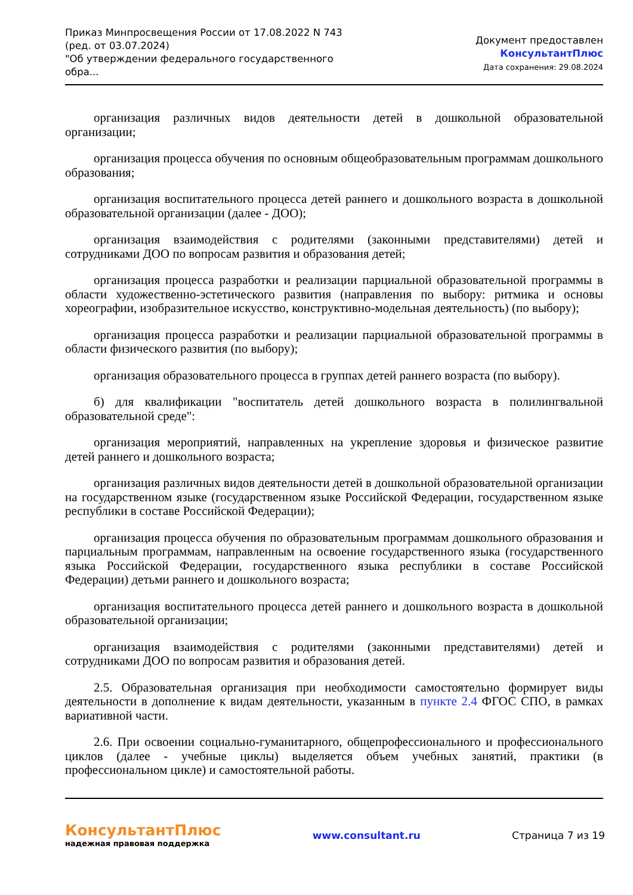Приказ Минпросвещения России от 17.08.2022 N 743
(ред. от 03.07.2024)
"Об утверждении федерального государственного обра...
Документ предоставлен КонсультантПлюс
Дата сохранения: 29.08.2024
организация различных видов деятельности детей в дошкольной образовательной организации;
организация процесса обучения по основным общеобразовательным программам дошкольного образования;
организация воспитательного процесса детей раннего и дошкольного возраста в дошкольной образовательной организации (далее - ДОО);
организация взаимодействия с родителями (законными представителями) детей и сотрудниками ДОО по вопросам развития и образования детей;
организация процесса разработки и реализации парциальной образовательной программы в области художественно-эстетического развития (направления по выбору: ритмика и основы хореографии, изобразительное искусство, конструктивно-модельная деятельность) (по выбору);
организация процесса разработки и реализации парциальной образовательной программы в области физического развития (по выбору);
организация образовательного процесса в группах детей раннего возраста (по выбору).
б) для квалификации "воспитатель детей дошкольного возраста в полилингвальной образовательной среде":
организация мероприятий, направленных на укрепление здоровья и физическое развитие детей раннего и дошкольного возраста;
организация различных видов деятельности детей в дошкольной образовательной организации на государственном языке (государственном языке Российской Федерации, государственном языке республики в составе Российской Федерации);
организация процесса обучения по образовательным программам дошкольного образования и парциальным программам, направленным на освоение государственного языка (государственного языка Российской Федерации, государственного языка республики в составе Российской Федерации) детьми раннего и дошкольного возраста;
организация воспитательного процесса детей раннего и дошкольного возраста в дошкольной образовательной организации;
организация взаимодействия с родителями (законными представителями) детей и сотрудниками ДОО по вопросам развития и образования детей.
2.5. Образовательная организация при необходимости самостоятельно формирует виды деятельности в дополнение к видам деятельности, указанным в пункте 2.4 ФГОС СПО, в рамках вариативной части.
2.6. При освоении социально-гуманитарного, общепрофессионального и профессионального циклов (далее - учебные циклы) выделяется объем учебных занятий, практики (в профессиональном цикле) и самостоятельной работы.
КонсультантПлюс
надежная правовая поддержка
www.consultant.ru Страница 7 из 19